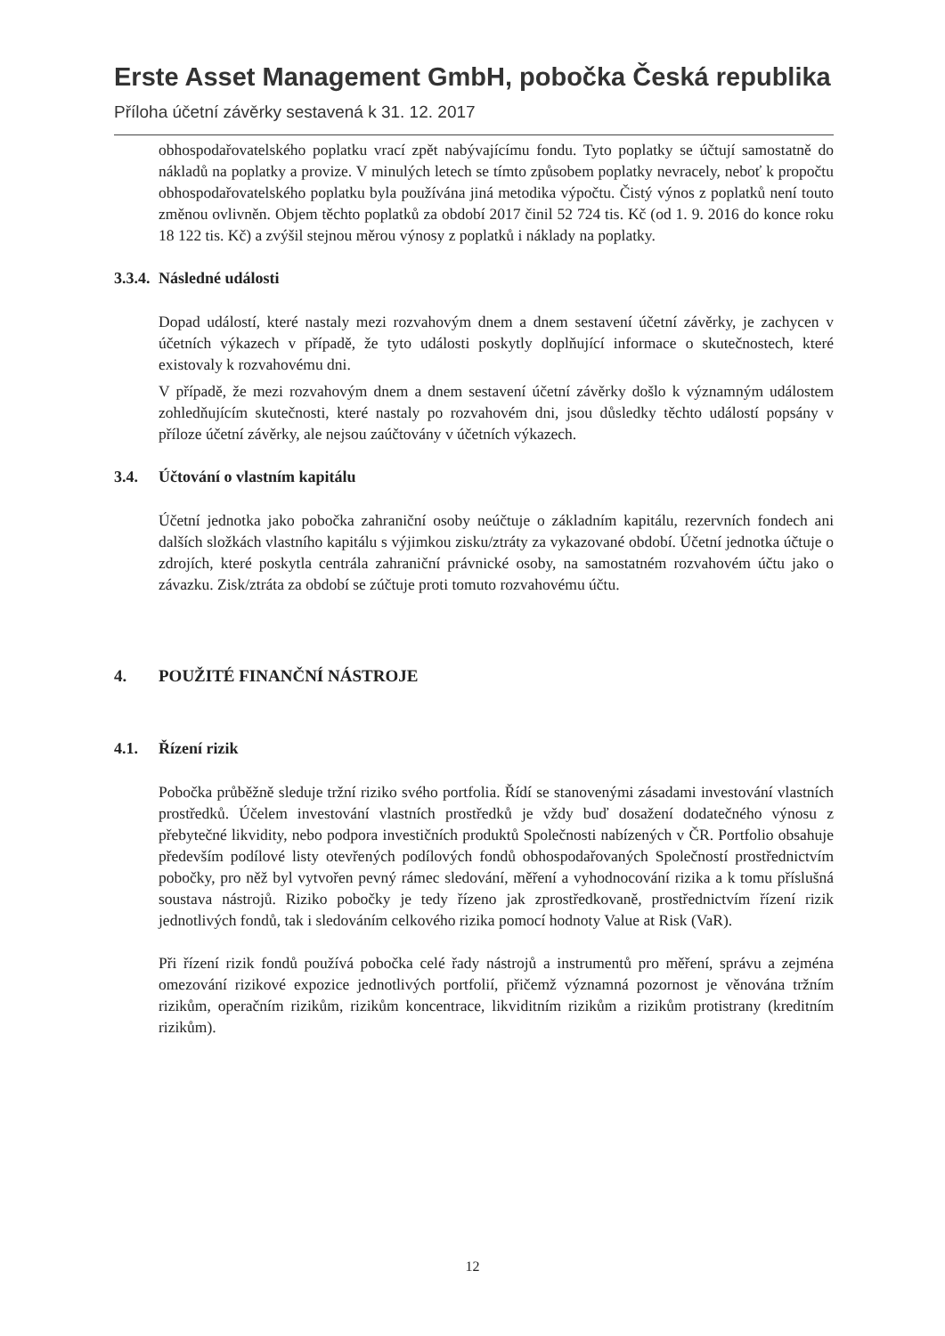Erste Asset Management GmbH, pobočka Česká republika
Příloha účetní závěrky sestavená k 31. 12. 2017
obhospodařovatelského poplatku vrací zpět nabývajícímu fondu. Tyto poplatky se účtují samostatně do nákladů na poplatky a provize. V minulých letech se tímto způsobem poplatky nevracely, neboť k propočtu obhospodařovatelského poplatku byla používána jiná metodika výpočtu. Čistý výnos z poplatků není touto změnou ovlivněn. Objem těchto poplatků za období 2017 činil 52 724 tis. Kč (od 1. 9. 2016 do konce roku 18 122 tis. Kč) a zvýšil stejnou měrou výnosy z poplatků i náklady na poplatky.
3.3.4. Následné události
Dopad událostí, které nastaly mezi rozvahovým dnem a dnem sestavení účetní závěrky, je zachycen v účetních výkazech v případě, že tyto události poskytly doplňující informace o skutečnostech, které existovaly k rozvahovému dni.
V případě, že mezi rozvahovým dnem a dnem sestavení účetní závěrky došlo k významným událostem zohledňujícím skutečnosti, které nastaly po rozvahovém dni, jsou důsledky těchto událostí popsány v příloze účetní závěrky, ale nejsou zaúčtovány v účetních výkazech.
3.4. Účtování o vlastním kapitálu
Účetní jednotka jako pobočka zahraniční osoby neúčtuje o základním kapitálu, rezervních fondech ani dalších složkách vlastního kapitálu s výjimkou zisku/ztráty za vykazované období. Účetní jednotka účtuje o zdrojích, které poskytla centrála zahraniční právnické osoby, na samostatném rozvahovém účtu jako o závazku. Zisk/ztráta za období se zúčtuje proti tomuto rozvahovému účtu.
4. POUŽITÉ FINANČNÍ NÁSTROJE
4.1. Řízení rizik
Pobočka průběžně sleduje tržní riziko svého portfolia. Řídí se stanovenými zásadami investování vlastních prostředků. Účelem investování vlastních prostředků je vždy buď dosažení dodatečného výnosu z přebytečné likvidity, nebo podpora investičních produktů Společnosti nabízených v ČR. Portfolio obsahuje především podílové listy otevřených podílových fondů obhospodařovaných Společností prostřednictvím pobočky, pro něž byl vytvořen pevný rámec sledování, měření a vyhodnocování rizika a k tomu příslušná soustava nástrojů. Riziko pobočky je tedy řízeno jak zprostředkovaně, prostřednictvím řízení rizik jednotlivých fondů, tak i sledováním celkového rizika pomocí hodnoty Value at Risk (VaR).
Při řízení rizik fondů používá pobočka celé řady nástrojů a instrumentů pro měření, správu a zejména omezování rizikové expozice jednotlivých portfolií, přičemž významná pozornost je věnována tržním rizikům, operačním rizikům, rizikům koncentrace, likviditním rizikům a rizikům protistrany (kreditním rizikům).
12